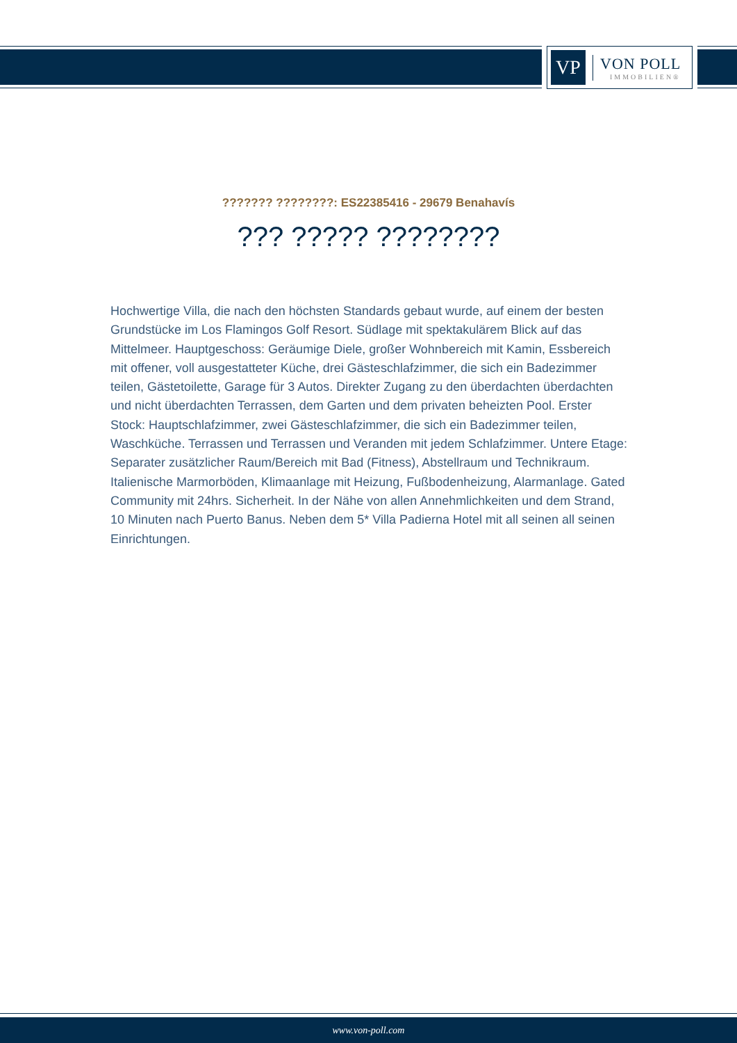VP
VON POLL
IMMOBILIEN®
??????? ????????: ES22385416 - 29679 Benahavís
??? ????? ????????
Hochwertige Villa, die nach den höchsten Standards gebaut wurde, auf einem der besten Grundstücke im Los Flamingos Golf Resort. Südlage mit spektakulärem Blick auf das Mittelmeer. Hauptgeschoss: Geräumige Diele, großer Wohnbereich mit Kamin, Essbereich mit offener, voll ausgestatteter Küche, drei Gästeschlafzimmer, die sich ein Badezimmer teilen, Gästetoilette, Garage für 3 Autos. Direkter Zugang zu den überdachten überdachten und nicht überdachten Terrassen, dem Garten und dem privaten beheizten Pool. Erster Stock: Hauptschlafzimmer, zwei Gästeschlafzimmer, die sich ein Badezimmer teilen, Waschküche. Terrassen und Terrassen und Veranden mit jedem Schlafzimmer. Untere Etage: Separater zusätzlicher Raum/Bereich mit Bad (Fitness), Abstellraum und Technikraum. Italienische Marmorböden, Klimaanlage mit Heizung, Fußbodenheizung, Alarmanlage. Gated Community mit 24hrs. Sicherheit. In der Nähe von allen Annehmlichkeiten und dem Strand, 10 Minuten nach Puerto Banus. Neben dem 5* Villa Padierna Hotel mit all seinen all seinen Einrichtungen.
www.von-poll.com